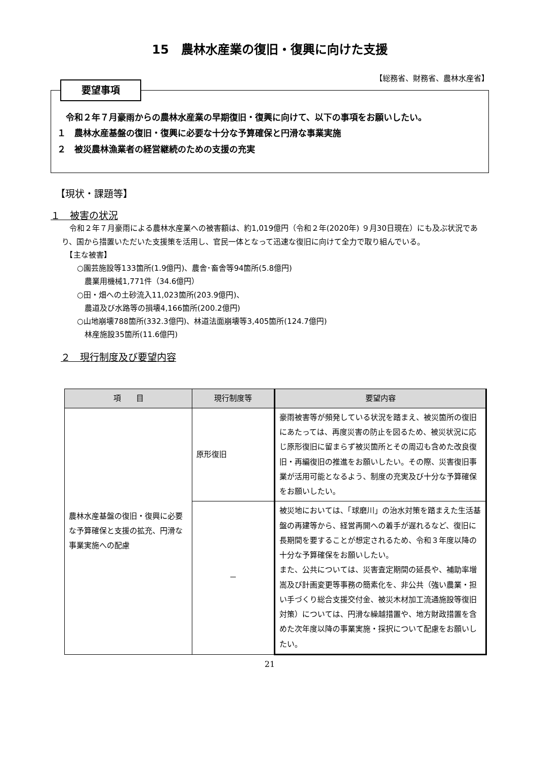15　農林水産業の復旧・復興に向けた支援
【総務省、財務省、農林水産省】
要望事項
　令和２年７月豪雨からの農林水産業の早期復旧・復興に向けて、以下の事項をお願いしたい。
１　農林水産基盤の復旧・復興に必要な十分な予算確保と円滑な事業実施
２　被災農林漁業者の経営継続のための支援の充実
【現状・課題等】
１　被害の状況
　令和２年７月豪雨による農林水産業への被害額は、約1,019億円（令和２年(2020年) ９月30日現在）にも及ぶ状況であり、国から措置いただいた支援策を活用し、官民一体となって迅速な復旧に向けて全力で取り組んでいる。
　【主な被害】
　　○園芸施設等133箇所(1.9億円)、農舎･畜舎等94箇所(5.8億円)
　　　農業用機械1,771件（34.6億円）
　　○田・畑への土砂流入11,023箇所(203.9億円)、
　　　農道及び水路等の損壊4,166箇所(200.2億円)
　　○山地崩壊788箇所(332.3億円)、林道法面崩壊等3,405箇所(124.7億円)
　　　林産施設35箇所(11.6億円)
２　現行制度及び要望内容
| 項 目 | 現行制度等 | 要望内容 |
| --- | --- | --- |
| 農林水産基盤の復旧・復興に必要な予算確保と支援の拡充、円滑な事業実施への配慮 | 原形復旧 | 豪雨被害等が頻発している状況を踏まえ、被災箇所の復旧にあたっては、再度災害の防止を図るため、被災状況に応じ原形復旧に留まらず被災箇所とその周辺も含めた改良復旧・再編復旧の推進をお願いしたい。その際、災害復旧事業が活用可能となるよう、制度の充実及び十分な予算確保をお願いしたい。 |
| | － | 被災地においては、「球磨川」の治水対策を踏まえた生活基盤の再建等から、経営再開への着手が遅れるなど、復旧に長期間を要することが想定されるため、令和３年度以降の十分な予算確保をお願いしたい。 また、公共については、災害査定期間の延長や、補助率増嵩及び計画変更等事務の簡素化を、非公共（強い農業・担い手づくり総合支援交付金、被災木材加工流通施設等復旧対策）については、円滑な繰越措置や、地方財政措置を含めた次年度以降の事業実施・採択について配慮をお願いしたい。 |
21